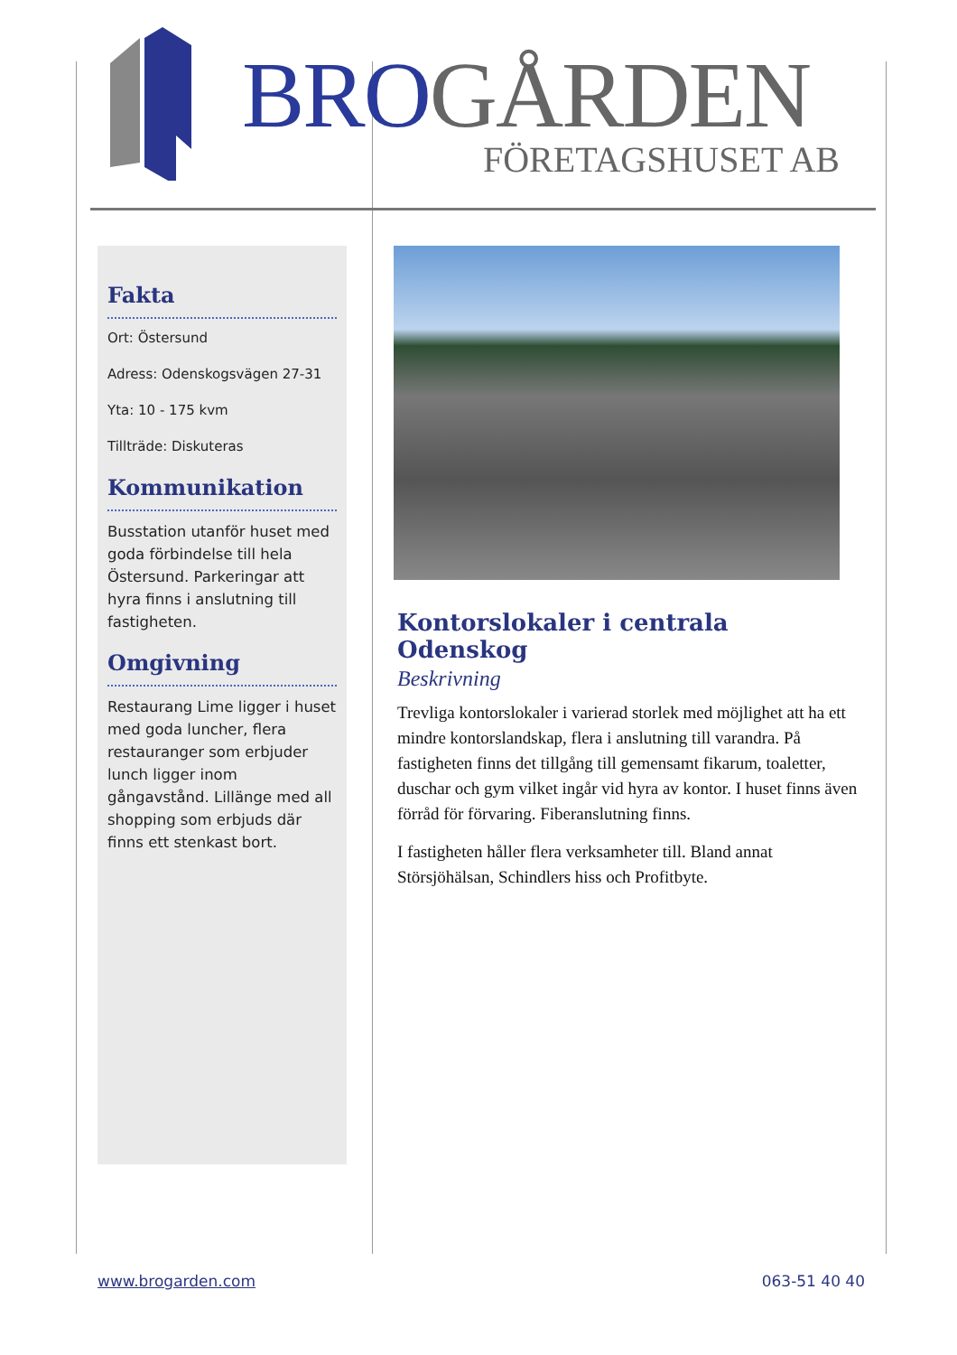BRO GÅRDEN
FÖRETAGSHUSET AB
Fakta
Ort: Östersund
Adress: Odenskogsvägen 27-31
Yta: 10 - 175 kvm
Tillträde: Diskuteras
Kommunikation
Busstation utanför huset med goda förbindelse till hela Östersund. Parkeringar att hyra finns i anslutning till fastigheten.
Omgivning
Restaurang Lime ligger i huset med goda luncher, flera restauranger som erbjuder lunch ligger inom gångavstånd. Lillänge med all shopping som erbjuds där finns ett stenkast bort.
Kontorslokaler i centrala Odenskog
Beskrivning
Trevliga kontorslokaler i varierad storlek med möjlighet att ha ett mindre kontorslandskap, flera i anslutning till varandra. På fastigheten finns det tillgång till gemensamt fikarum, toaletter, duschar och gym vilket ingår vid hyra av kontor. I huset finns även förråd för förvaring. Fiberanslutning finns.
I fastigheten håller flera verksamheter till. Bland annat Störsjöhälsan, Schindlers hiss och Profitbyte.
www.brogarden.com 063-51 40 40